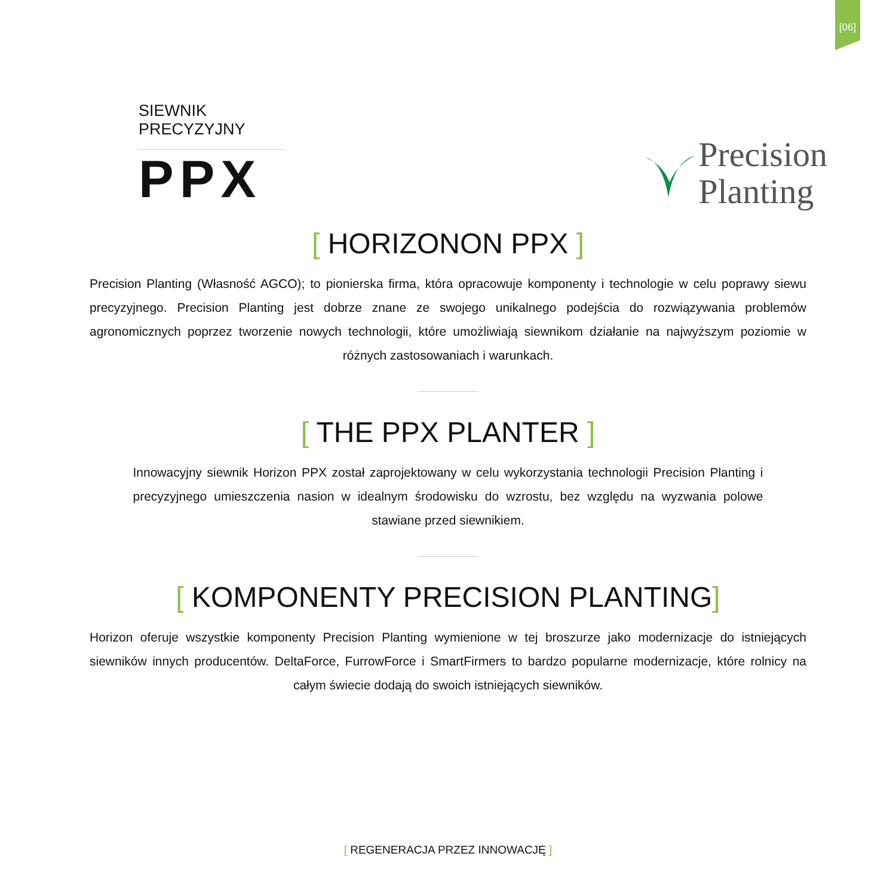[06]
SIEWNIK PRECYZYJNY
PPX
Precision
Planting
[ HORIZONON PPX ]
Precision Planting (Własność AGCO); to pionierska firma, która opracowuje komponenty i technologie w celu poprawy siewu precyzyjnego. Precision Planting jest dobrze znane ze swojego unikalnego podejścia do rozwiązywania problemów agronomicznych poprzez tworzenie nowych technologii, które umożliwiają siewnikom działanie na najwyższym poziomie w różnych zastosowaniach i warunkach.
[ THE PPX PLANTER ]
Innowacyjny siewnik Horizon PPX został zaprojektowany w celu wykorzystania technologii Precision Planting i precyzyjnego umieszczenia nasion w idealnym środowisku do wzrostu, bez względu na wyzwania polowe stawiane przed siewnikiem.
[ KOMPONENTY PRECISION PLANTING]
Horizon oferuje wszystkie komponenty Precision Planting wymienione w tej broszurze jako modernizacje do istniejących siewników innych producentów. DeltaForce, FurrowForce i SmartFirmers to bardzo popularne modernizacje, które rolnicy na całym świecie dodają do swoich istniejących siewników.
[ REGENERACJA PRZEZ INNOWACJĘ ]